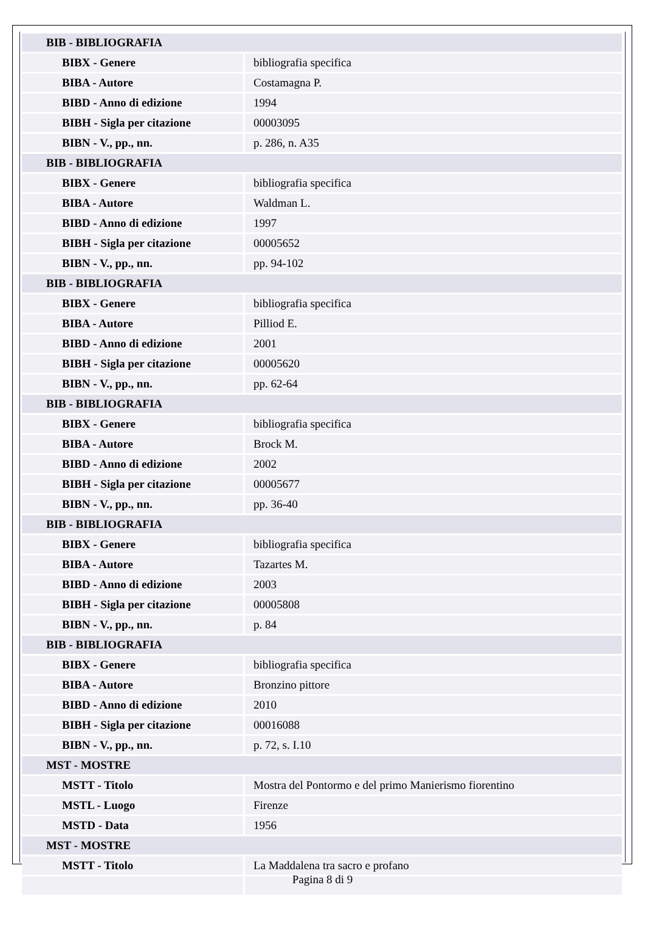| BIB - BIBLIOGRAFIA | |
| BIBX - Genere | bibliografia specifica |
| BIBA - Autore | Costamagna P. |
| BIBD - Anno di edizione | 1994 |
| BIBH - Sigla per citazione | 00003095 |
| BIBN - V., pp., nn. | p. 286, n. A35 |
| BIB - BIBLIOGRAFIA | |
| BIBX - Genere | bibliografia specifica |
| BIBA - Autore | Waldman L. |
| BIBD - Anno di edizione | 1997 |
| BIBH - Sigla per citazione | 00005652 |
| BIBN - V., pp., nn. | pp. 94-102 |
| BIB - BIBLIOGRAFIA | |
| BIBX - Genere | bibliografia specifica |
| BIBA - Autore | Pilliod E. |
| BIBD - Anno di edizione | 2001 |
| BIBH - Sigla per citazione | 00005620 |
| BIBN - V., pp., nn. | pp. 62-64 |
| BIB - BIBLIOGRAFIA | |
| BIBX - Genere | bibliografia specifica |
| BIBA - Autore | Brock M. |
| BIBD - Anno di edizione | 2002 |
| BIBH - Sigla per citazione | 00005677 |
| BIBN - V., pp., nn. | pp. 36-40 |
| BIB - BIBLIOGRAFIA | |
| BIBX - Genere | bibliografia specifica |
| BIBA - Autore | Tazartes M. |
| BIBD - Anno di edizione | 2003 |
| BIBH - Sigla per citazione | 00005808 |
| BIBN - V., pp., nn. | p. 84 |
| BIB - BIBLIOGRAFIA | |
| BIBX - Genere | bibliografia specifica |
| BIBA - Autore | Bronzino pittore |
| BIBD - Anno di edizione | 2010 |
| BIBH - Sigla per citazione | 00016088 |
| BIBN - V., pp., nn. | p. 72, s. I.10 |
| MST - MOSTRE | |
| MSTT - Titolo | Mostra del Pontormo e del primo Manierismo fiorentino |
| MSTL - Luogo | Firenze |
| MSTD - Data | 1956 |
| MST - MOSTRE | |
| MSTT - Titolo | La Maddalena tra sacro e profano |
Pagina 8 di 9